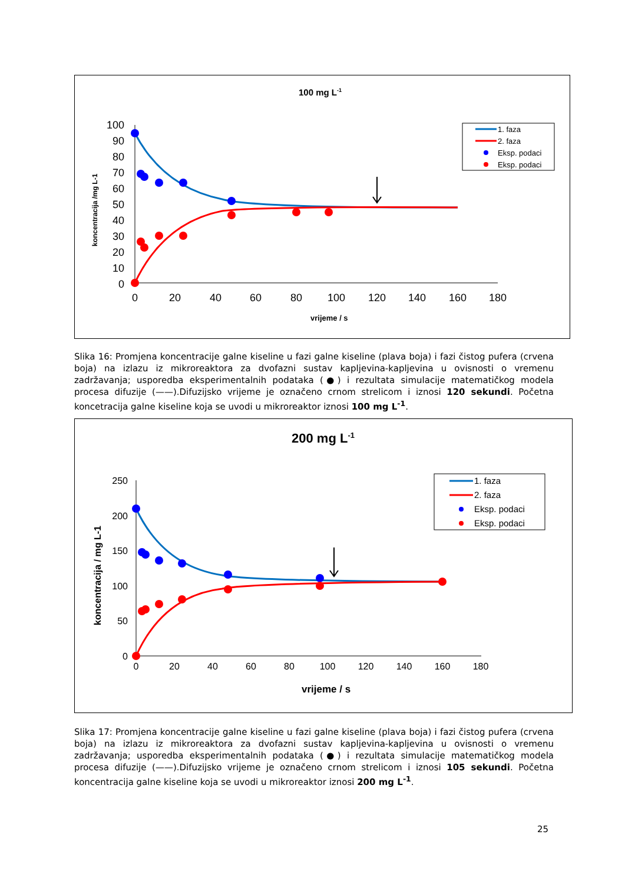100 mg L-1
koncentracija /mg L-1
100
90
80
70
60
50
40
30
20
10
0
0
20
40
60
80
100
120
140
160
180
vrijeme / s
1. faza
2. faza
Eksp. podaci
Eksp. podaci
Slika 16: Promjena koncentracije galne kiseline u fazi galne kiseline (plava boja) i fazi čistog pufera (crvena boja) na izlazu iz mikroreaktora za dvofazni sustav kapljevina-kapljevina u ovisnosti o vremenu zadržavanja; usporedba eksperimentalnih podataka (●) i rezultata simulacije matematičkog modela procesa difuzije (——).Difuzijsko vrijeme je označeno crnom strelicom i iznosi 120 sekundi. Početna koncetracija galne kiseline koja se uvodi u mikroreaktor iznosi 100 mg L<sup>-1</sup>.
200 mg L-1
koncentracija / mg L-1
250
200
150
100
50
0
0
20
40
60
80
100
120
140
160
180
vrijeme / s
1. faza
2. faza
Eksp. podaci
Eksp. podaci
Slika 17: Promjena koncentracije galne kiseline u fazi galne kiseline (plava boja) i fazi čistog pufera (crvena boja) na izlazu iz mikroreaktora za dvofazni sustav kapljevina-kapljevina u ovisnosti o vremenu zadržavanja; usporedba eksperimentalnih podataka (●) i rezultata simulacije matematičkog modela procesa difuzije (——).Difuzijsko vrijeme je označeno crnom strelicom i iznosi 105 sekundi. Početna koncentracija galne kiseline koja se uvodi u mikroreaktor iznosi 200 mg L<sup>-1</sup>.
25